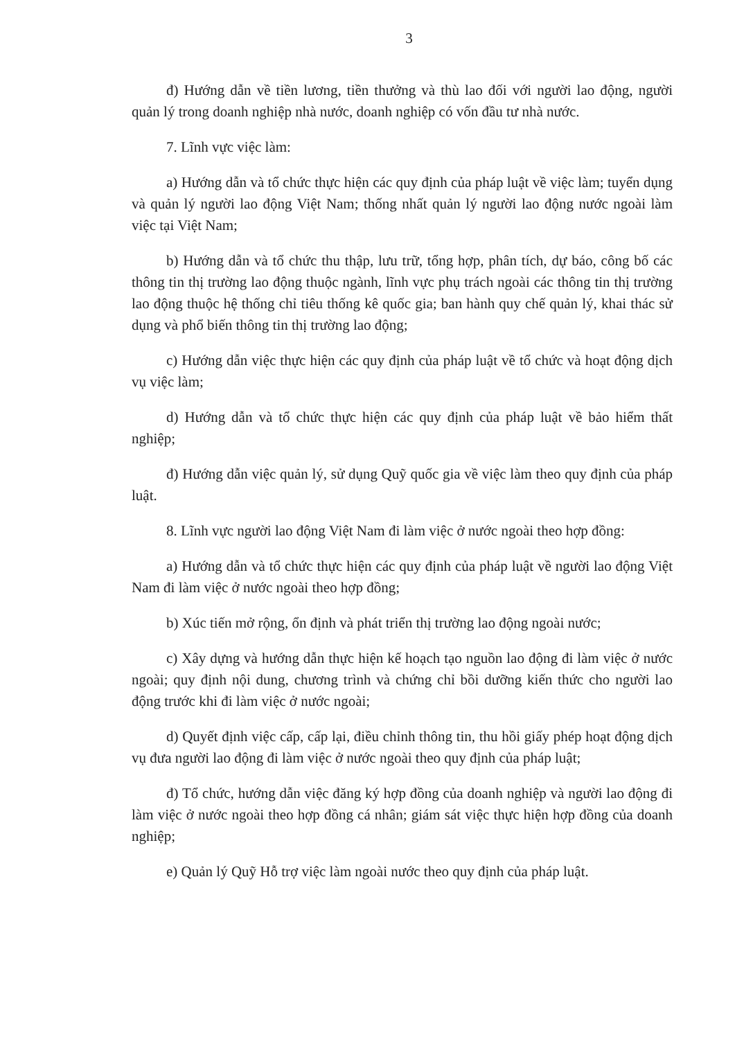3
đ) Hướng dẫn về tiền lương, tiền thưởng và thù lao đối với người lao động, người quản lý trong doanh nghiệp nhà nước, doanh nghiệp có vốn đầu tư nhà nước.
7. Lĩnh vực việc làm:
a) Hướng dẫn và tổ chức thực hiện các quy định của pháp luật về việc làm; tuyển dụng và quản lý người lao động Việt Nam; thống nhất quản lý người lao động nước ngoài làm việc tại Việt Nam;
b) Hướng dẫn và tổ chức thu thập, lưu trữ, tổng hợp, phân tích, dự báo, công bố các thông tin thị trường lao động thuộc ngành, lĩnh vực phụ trách ngoài các thông tin thị trường lao động thuộc hệ thống chỉ tiêu thống kê quốc gia; ban hành quy chế quản lý, khai thác sử dụng và phổ biến thông tin thị trường lao động;
c) Hướng dẫn việc thực hiện các quy định của pháp luật về tổ chức và hoạt động dịch vụ việc làm;
d) Hướng dẫn và tổ chức thực hiện các quy định của pháp luật về bảo hiểm thất nghiệp;
đ) Hướng dẫn việc quản lý, sử dụng Quỹ quốc gia về việc làm theo quy định của pháp luật.
8. Lĩnh vực người lao động Việt Nam đi làm việc ở nước ngoài theo hợp đồng:
a) Hướng dẫn và tổ chức thực hiện các quy định của pháp luật về người lao động Việt Nam đi làm việc ở nước ngoài theo hợp đồng;
b) Xúc tiến mở rộng, ổn định và phát triển thị trường lao động ngoài nước;
c) Xây dựng và hướng dẫn thực hiện kế hoạch tạo nguồn lao động đi làm việc ở nước ngoài; quy định nội dung, chương trình và chứng chỉ bồi dưỡng kiến thức cho người lao động trước khi đi làm việc ở nước ngoài;
d) Quyết định việc cấp, cấp lại, điều chỉnh thông tin, thu hồi giấy phép hoạt động dịch vụ đưa người lao động đi làm việc ở nước ngoài theo quy định của pháp luật;
đ) Tổ chức, hướng dẫn việc đăng ký hợp đồng của doanh nghiệp và người lao động đi làm việc ở nước ngoài theo hợp đồng cá nhân; giám sát việc thực hiện hợp đồng của doanh nghiệp;
e) Quản lý Quỹ Hỗ trợ việc làm ngoài nước theo quy định của pháp luật.